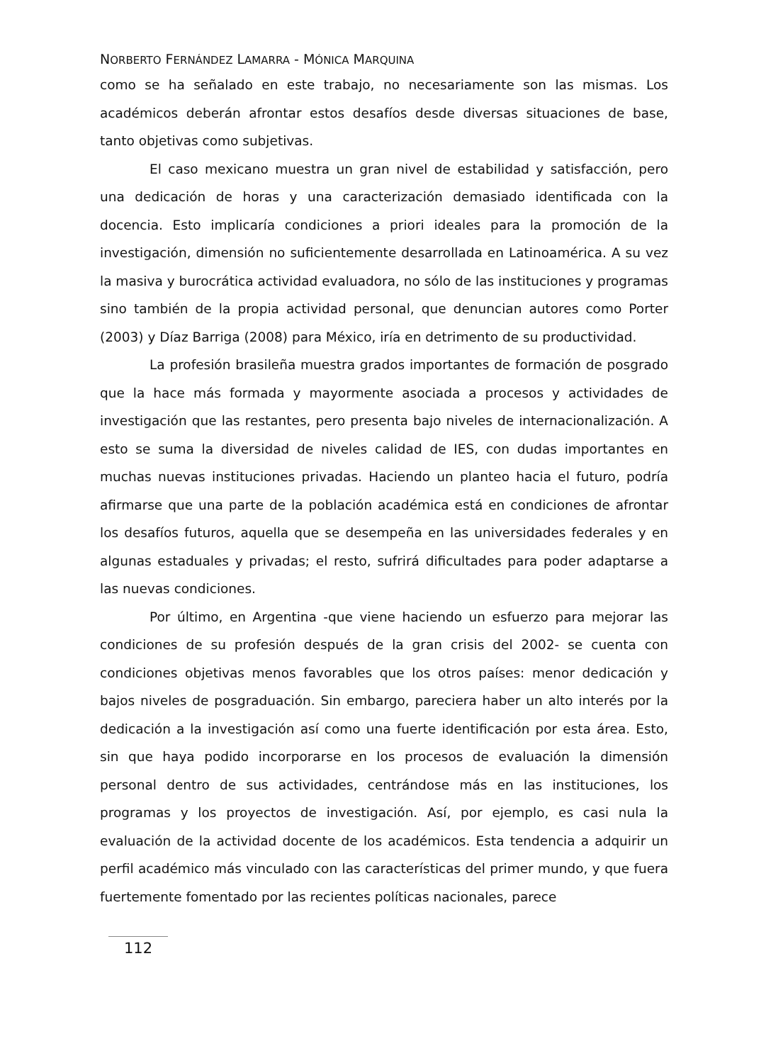NORBERTO FERNÁNDEZ LAMARRA - MÓNICA MARQUINA
como se ha señalado en este trabajo, no necesariamente son las mismas. Los académicos deberán afrontar estos desafíos desde diversas situaciones de base, tanto objetivas como subjetivas.
El caso mexicano muestra un gran nivel de estabilidad y satisfacción, pero una dedicación de horas y una caracterización demasiado identificada con la docencia. Esto implicaría condiciones a priori ideales para la promoción de la investigación, dimensión no suficientemente desarrollada en Latinoamérica. A su vez la masiva y burocrática actividad evaluadora, no sólo de las instituciones y programas sino también de la propia actividad personal, que denuncian autores como Porter (2003) y Díaz Barriga (2008) para México, iría en detrimento de su productividad.
La profesión brasileña muestra grados importantes de formación de posgrado que la hace más formada y mayormente asociada a procesos y actividades de investigación que las restantes, pero presenta bajo niveles de internacionalización. A esto se suma la diversidad de niveles calidad de IES, con dudas importantes en muchas nuevas instituciones privadas. Haciendo un planteo hacia el futuro, podría afirmarse que una parte de la población académica está en condiciones de afrontar los desafíos futuros, aquella que se desempeña en las universidades federales y en algunas estaduales y privadas; el resto, sufrirá dificultades para poder adaptarse a las nuevas condiciones.
Por último, en Argentina -que viene haciendo un esfuerzo para mejorar las condiciones de su profesión después de la gran crisis del 2002- se cuenta con condiciones objetivas menos favorables que los otros países: menor dedicación y bajos niveles de posgraduación. Sin embargo, pareciera haber un alto interés por la dedicación a la investigación así como una fuerte identificación por esta área. Esto, sin que haya podido incorporarse en los procesos de evaluación la dimensión personal dentro de sus actividades, centrándose más en las instituciones, los programas y los proyectos de investigación. Así, por ejemplo, es casi nula la evaluación de la actividad docente de los académicos. Esta tendencia a adquirir un perfil académico más vinculado con las características del primer mundo, y que fuera fuertemente fomentado por las recientes políticas nacionales, parece
112